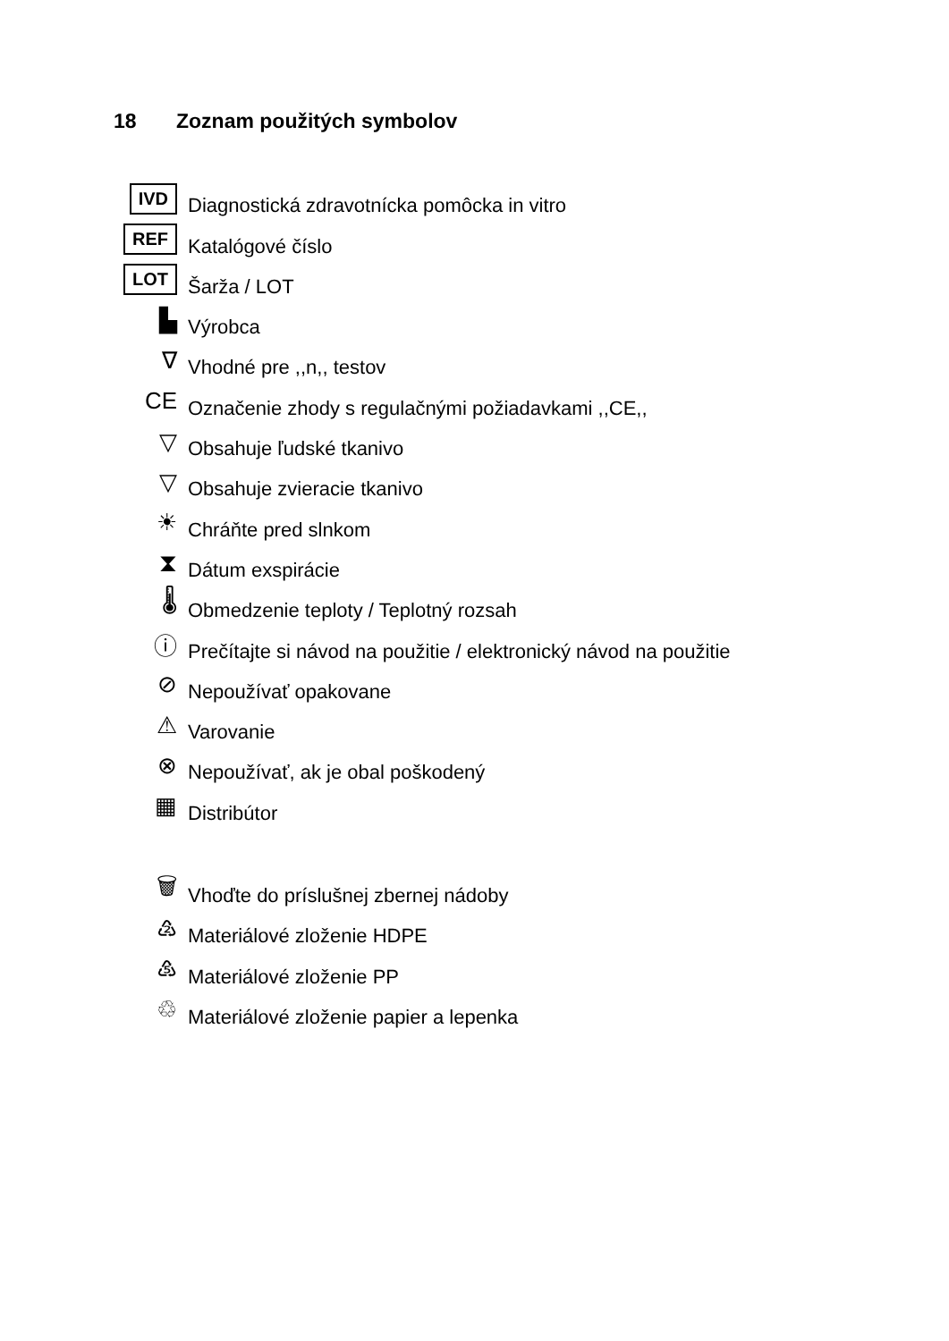18 Zoznam použitých symbolov
IVD
Diagnostická zdravotnícka pomôcka in vitro
REF
Katalógové číslo
LOT
Šarža / LOT
▙
Výrobca
∇
Vhodné pre ,,n,, testov
CE
Označenie zhody s regulačnými požiadavkami ,,CE,,
▽
Obsahuje ľudské tkanivo
▽
Obsahuje zvieracie tkanivo
☀
Chráňte pred slnkom
⧗
Dátum exspirácie
🌡
Obmedzenie teploty / Teplotný rozsah
ⓘ
Prečítajte si návod na použitie / elektronický návod na použitie
⊘
Nepoužívať opakovane
⚠
Varovanie
⊗
Nepoužívať, ak je obal poškodený
▦
Distribútor
🗑
Vhoďte do príslušnej zbernej nádoby
♴
Materiálové zloženie HDPE
♷
Materiálové zloženie PP
♲
Materiálové zloženie papier a lepenka